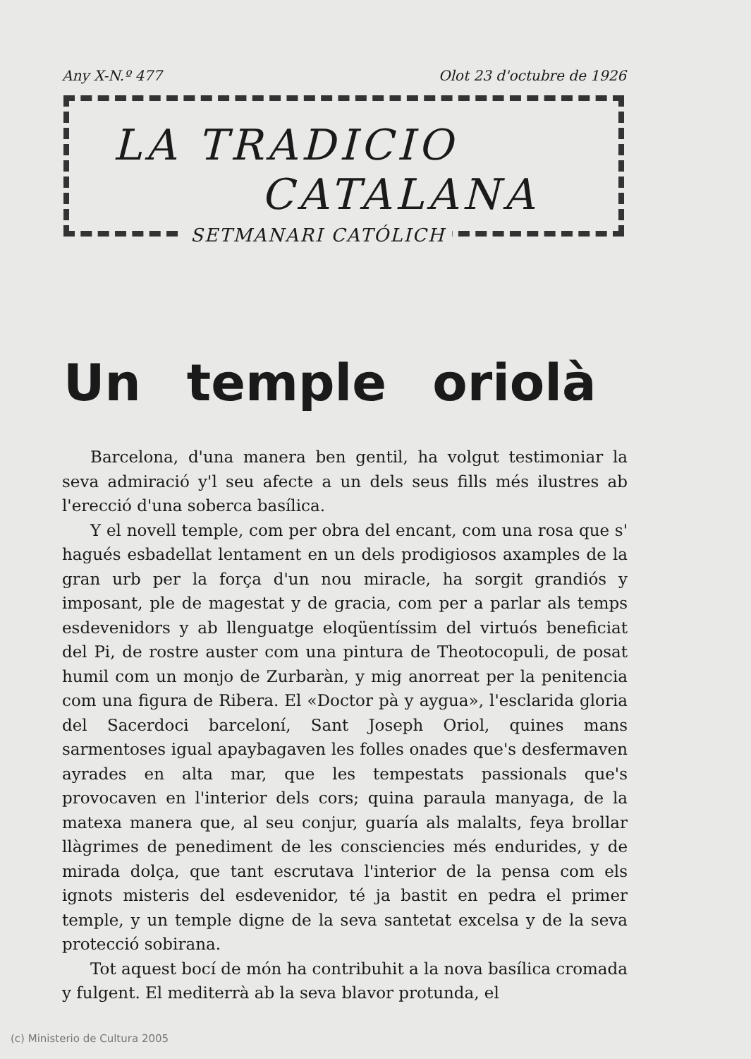Any X-N.º 477 Olot 23 d'octubre de 1926
LA TRADICIO
CATALANA
SETMANARI CATÓLICH
Un temple oriolà
Barcelona, d'una manera ben gentil, ha volgut testimoniar la seva admiració y'l seu afecte a un dels seus fills més ilustres ab l'erecció d'una soberca basílica.
Y el novell temple, com per obra del encant, com una rosa que s' hagués esbadellat lentament en un dels prodigiosos axamples de la gran urb per la força d'un nou miracle, ha sorgit grandiós y imposant, ple de magestat y de gracia, com per a parlar als temps esdevenidors y ab llenguatge eloqüentíssim del virtuós beneficiat del Pi, de rostre auster com una pintura de Theotocopuli, de posat humil com un monjo de Zurbaràn, y mig anorreat per la penitencia com una figura de Ribera. El «Doctor pà y aygua», l'esclarida gloria del Sacerdoci barceloní, Sant Joseph Oriol, quines mans sarmentoses igual apaybagaven les folles onades que's desfermaven ayrades en alta mar, que les tempestats passionals que's provocaven en l'interior dels cors; quina paraula manyaga, de la matexa manera que, al seu conjur, guaría als malalts, feya brollar llàgrimes de penediment de les consciencies més endurides, y de mirada dolça, que tant escrutava l'interior de la pensa com els ignots misteris del esdevenidor, té ja bastit en pedra el primer temple, y un temple digne de la seva santetat excelsa y de la seva protecció sobirana.
Tot aquest bocí de món ha contribuhit a la nova basílica cromada y fulgent. El mediterrà ab la seva blavor protunda, el
(c) Ministerio de Cultura 2005